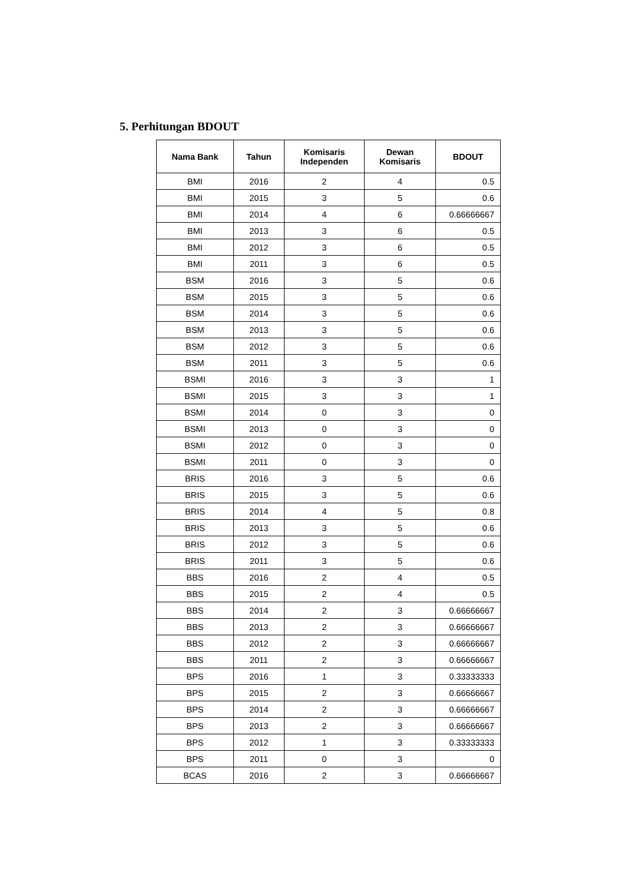5. Perhitungan BDOUT
| Nama Bank | Tahun | Komisaris Independen | Dewan Komisaris | BDOUT |
| --- | --- | --- | --- | --- |
| BMI | 2016 | 2 | 4 | 0.5 |
| BMI | 2015 | 3 | 5 | 0.6 |
| BMI | 2014 | 4 | 6 | 0.66666667 |
| BMI | 2013 | 3 | 6 | 0.5 |
| BMI | 2012 | 3 | 6 | 0.5 |
| BMI | 2011 | 3 | 6 | 0.5 |
| BSM | 2016 | 3 | 5 | 0.6 |
| BSM | 2015 | 3 | 5 | 0.6 |
| BSM | 2014 | 3 | 5 | 0.6 |
| BSM | 2013 | 3 | 5 | 0.6 |
| BSM | 2012 | 3 | 5 | 0.6 |
| BSM | 2011 | 3 | 5 | 0.6 |
| BSMI | 2016 | 3 | 3 | 1 |
| BSMI | 2015 | 3 | 3 | 1 |
| BSMI | 2014 | 0 | 3 | 0 |
| BSMI | 2013 | 0 | 3 | 0 |
| BSMI | 2012 | 0 | 3 | 0 |
| BSMI | 2011 | 0 | 3 | 0 |
| BRIS | 2016 | 3 | 5 | 0.6 |
| BRIS | 2015 | 3 | 5 | 0.6 |
| BRIS | 2014 | 4 | 5 | 0.8 |
| BRIS | 2013 | 3 | 5 | 0.6 |
| BRIS | 2012 | 3 | 5 | 0.6 |
| BRIS | 2011 | 3 | 5 | 0.6 |
| BBS | 2016 | 2 | 4 | 0.5 |
| BBS | 2015 | 2 | 4 | 0.5 |
| BBS | 2014 | 2 | 3 | 0.66666667 |
| BBS | 2013 | 2 | 3 | 0.66666667 |
| BBS | 2012 | 2 | 3 | 0.66666667 |
| BBS | 2011 | 2 | 3 | 0.66666667 |
| BPS | 2016 | 1 | 3 | 0.33333333 |
| BPS | 2015 | 2 | 3 | 0.66666667 |
| BPS | 2014 | 2 | 3 | 0.66666667 |
| BPS | 2013 | 2 | 3 | 0.66666667 |
| BPS | 2012 | 1 | 3 | 0.33333333 |
| BPS | 2011 | 0 | 3 | 0 |
| BCAS | 2016 | 2 | 3 | 0.66666667 |